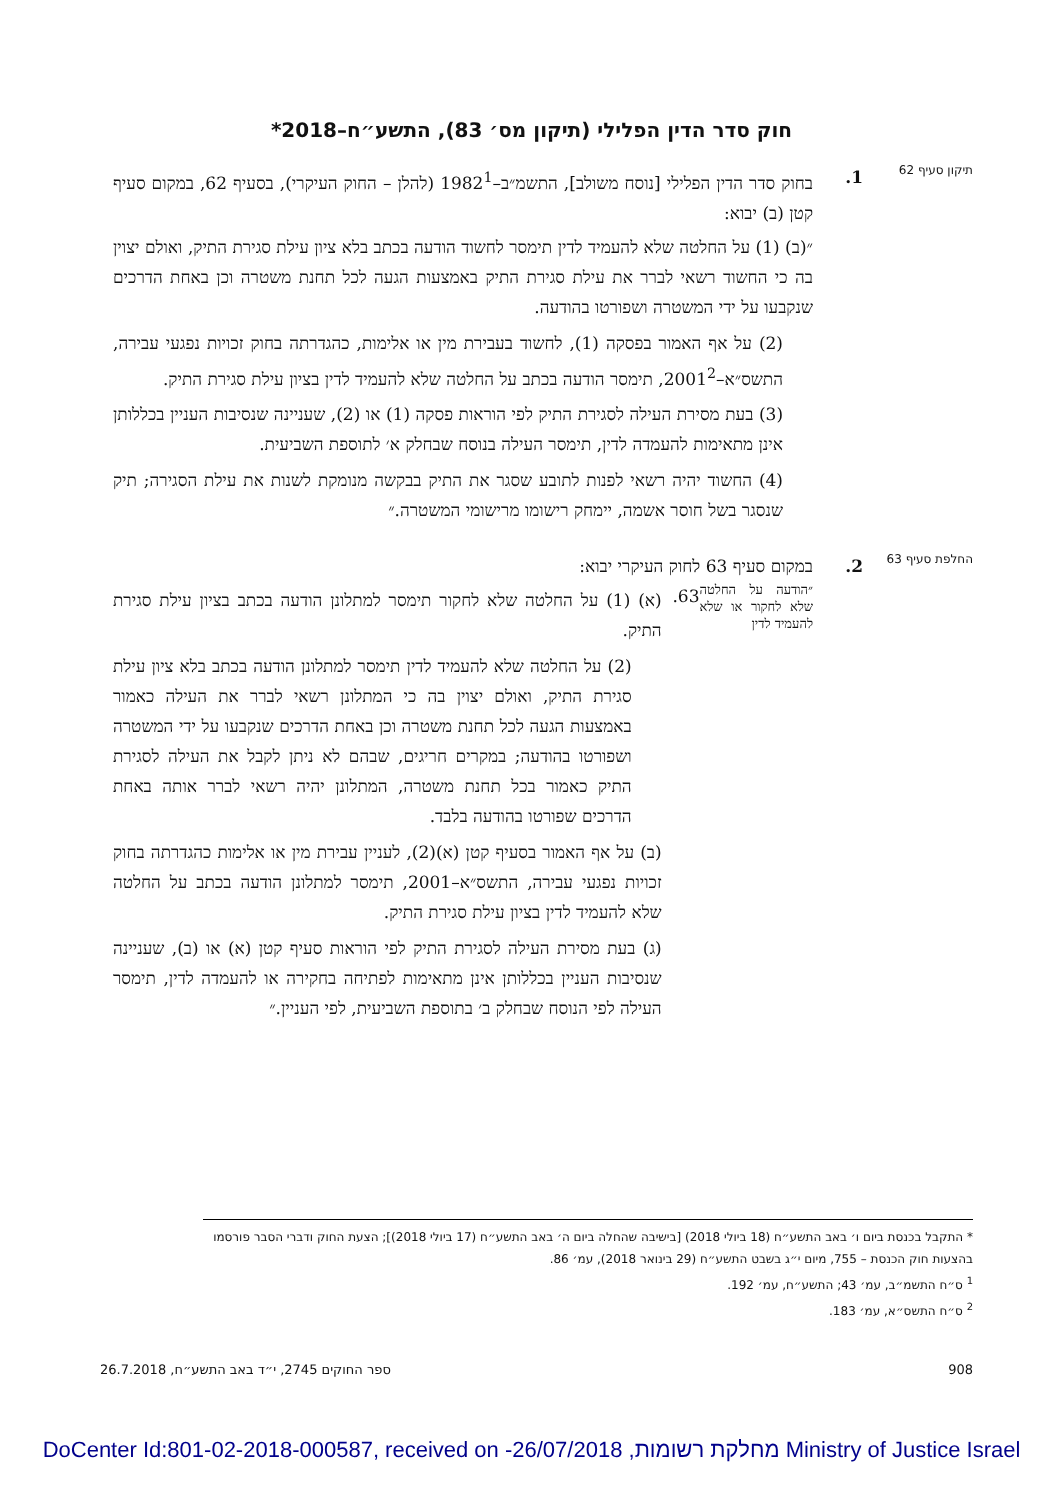חוק סדר הדין הפלילי (תיקון מס׳ 83), התשע״ח–2018*
תיקון סעיף 62
1. בחוק סדר הדין הפלילי [נוסח משולב], התשמ״ב–1982<sup>1</sup> (להלן – החוק העיקרי), בסעיף 62, במקום סעיף קטן (ב) יבוא:
״(ב) (1) על החלטה שלא להעמיד לדין תימסר לחשוד הודעה בכתב בלא ציון עילת סגירת התיק, ואולם יצוין בה כי החשוד רשאי לברר את עילת סגירת התיק באמצעות הגעה לכל תחנת משטרה וכן באחת הדרכים שנקבעו על ידי המשטרה ושפורטו בהודעה.
(2) על אף האמור בפסקה (1), לחשוד בעבירת מין או אלימות, כהגדרתה בחוק זכויות נפגעי עבירה, התשס״א–2001<sup>2</sup>, תימסר הודעה בכתב על החלטה שלא להעמיד לדין בציון עילת סגירת התיק.
(3) בעת מסירת העילה לסגירת התיק לפי הוראות פסקה (1) או (2), שעניינה שנסיבות העניין בכללותן אינן מתאימות להעמדה לדין, תימסר העילה בנוסח שבחלק א׳ לתוספת השביעית.
(4) החשוד יהיה רשאי לפנות לתובע שסגר את התיק בבקשה מנומקת לשנות את עילת הסגירה; תיק שנסגר בשל חוסר אשמה, יימחק רישומו מרישומי המשטרה.״
החלפת סעיף 63
2. במקום סעיף 63 לחוק העיקרי יבוא:
״הודעה על החלטה שלא לחקור או שלא להעמיד לדין
63.
(א) (1) על החלטה שלא לחקור תימסר למתלונן הודעה בכתב בציון עילת סגירת התיק.
(2) על החלטה שלא להעמיד לדין תימסר למתלונן הודעה בכתב בלא ציון עילת סגירת התיק, ואולם יצוין בה כי המתלונן רשאי לברר את העילה כאמור באמצעות הגעה לכל תחנת משטרה וכן באחת הדרכים שנקבעו על ידי המשטרה ושפורטו בהודעה; במקרים חריגים, שבהם לא ניתן לקבל את העילה לסגירת התיק כאמור בכל תחנת משטרה, המתלונן יהיה רשאי לברר אותה באחת הדרכים שפורטו בהודעה בלבד.
(ב) על אף האמור בסעיף קטן (א)(2), לעניין עבירת מין או אלימות כהגדרתה בחוק זכויות נפגעי עבירה, התשס״א–2001, תימסר למתלונן הודעה בכתב על החלטה שלא להעמיד לדין בציון עילת סגירת התיק.
(ג) בעת מסירת העילה לסגירת התיק לפי הוראות סעיף קטן (א) או (ב), שעניינה שנסיבות העניין בכללותן אינן מתאימות לפתיחה בחקירה או להעמדה לדין, תימסר העילה לפי הנוסח שבחלק ב׳ בתוספת השביעית, לפי העניין.״
* התקבל בכנסת ביום ו׳ באב התשע״ח (18 ביולי 2018) [בישיבה שהחלה ביום ה׳ באב התשע״ח (17 ביולי 2018)]; הצעת החוק ודברי הסבר פורסמו בהצעות חוק הכנסת – 755, מיום י״ג בשבט התשע״ח (29 בינואר 2018), עמ׳ 86.
<sup>1</sup> ס״ח התשמ״ב, עמ׳ 43; התשע״ח, עמ׳ 192.
<sup>2</sup> ס״ח התשס״א, עמ׳ 183.
908 ספר החוקים 2745, י״ד באב התשע״ח, 26.7.2018
DoCenter Id:801-02-2018-000587, received on -26/07/2018 ,מחלקת רשומות Ministry of Justice Israel